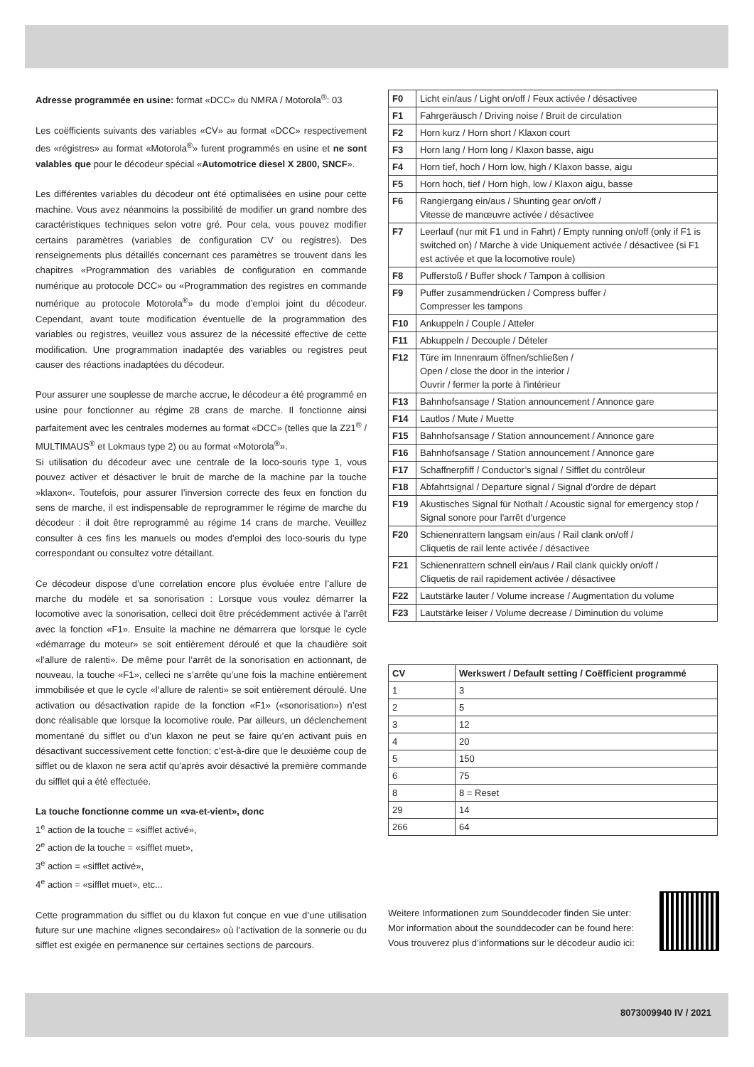Adresse programmée en usine: format «DCC» du NMRA / Motorola<sup>®</sup>: 03
Les coëfficients suivants des variables «CV» au format «DCC» respectivement des «régistres» au format «Motorola<sup>®</sup>» furent programmés en usine et ne sont valables que pour le décodeur spécial «Automotrice diesel X 2800, SNCF».
Les différentes variables du décodeur ont été optimalisées en usine pour cette machine. Vous avez néanmoins la possibilité de modifier un grand nombre des caractéristiques techniques selon votre gré. Pour cela, vous pouvez modifier certains paramètres (variables de configuration CV ou registres). Des renseignements plus détaillés concernant ces paramètres se trouvent dans les chapitres «Programmation des variables de configuration en commande numérique au protocole DCC» ou «Programmation des registres en commande numérique au protocole Motorola<sup>®</sup>» du mode d’emploi joint du décodeur. Cependant, avant toute modification éventuelle de la programmation des variables ou registres, veuillez vous assurez de la nécessité effective de cette modification. Une programmation inadaptée des variables ou registres peut causer des réactions inadaptées du décodeur.
Pour assurer une souplesse de marche accrue, le décodeur a été programmé en usine pour fonctionner au régime 28 crans de marche. Il fonctionne ainsi parfaitement avec les centrales modernes au format «DCC» (telles que la Z21<sup>®</sup> / MULTIMAUS<sup>®</sup> et Lokmaus type 2) ou au format «Motorola<sup>®</sup>».
Si utilisation du décodeur avec une centrale de la loco-souris type 1, vous pouvez activer et désactiver le bruit de marche de la machine par la touche »klaxon«. Toutefois, pour assurer l’inversion correcte des feux en fonction du sens de marche, il est indispensable de reprogrammer le régime de marche du décodeur : il doit être reprogrammé au régime 14 crans de marche. Veuillez consulter à ces fins les manuels ou modes d’emploi des loco-souris du type correspondant ou consultez votre détaillant.
Ce décodeur dispose d’une correlation encore plus évoluée entre l’allure de marche du modèle et sa sonorisation : Lorsque vous voulez démarrer la locomotive avec la sonorisation, celleci doit être précédemment activée à l’arrêt avec la fonction «F1». Ensuite la machine ne démarrera que lorsque le cycle «démarrage du moteur» se soit entièrement déroulé et que la chaudière soit «l’allure de ralenti». De même pour l’arrêt de la sonorisation en actionnant, de nouveau, la touche «F1», celleci ne s’arrête qu’une fois la machine entièrement immobilisée et que le cycle «l’allure de ralenti» se soit entièrement déroulé. Une activation ou désactivation rapide de la fonction «F1» («sonorisation») n’est donc réalisable que lorsque la locomotive roule. Par ailleurs, un déclenchement momentané du sifflet ou d’un klaxon ne peut se faire qu’en activant puis en désactivant successivement cette fonction; c’est-à-dire que le deuxième coup de sifflet ou de klaxon ne sera actif qu’après avoir désactivé la première commande du sifflet qui a été effectuée.
La touche fonctionne comme un «va-et-vient», donc
1<sup>e</sup> action de la touche = «sifflet activé»,
2<sup>e</sup> action de la touche = «sifflet muet»,
3<sup>e</sup> action = «sifflet activé»,
4<sup>e</sup> action = «sifflet muet», etc...
Cette programmation du sifflet ou du klaxon fut conçue en vue d’une utilisation future sur une machine «lignes secondaires» où l’activation de la sonnerie ou du sifflet est exigée en permanence sur certaines sections de parcours.
| F0 | Licht ein/aus / Light on/off / Feux activée / désactivee |
| F1 | Fahrgeräusch / Driving noise / Bruit de circulation |
| F2 | Horn kurz / Horn short / Klaxon court |
| F3 | Horn lang / Horn long / Klaxon basse, aigu |
| F4 | Horn tief, hoch / Horn low, high / Klaxon basse, aigu |
| F5 | Horn hoch, tief / Horn high, low / Klaxon aigu, basse |
| F6 | Rangiergang ein/aus / Shunting gear on/off / Vitesse de manœuvre activée / désactivee |
| F7 | Leerlauf (nur mit F1 und in Fahrt) / Empty running on/off (only if F1 is switched on) / Marche à vide Uniquement activée / désactivee (si F1 est activée et que la locomotive roule) |
| F8 | Pufferstoß / Buffer shock / Tampon à collision |
| F9 | Puffer zusammendrücken / Compress buffer / Compresser les tampons |
| F10 | Ankuppeln / Couple / Atteler |
| F11 | Abkuppeln / Decouple / Dételer |
| F12 | Türe im Innenraum öffnen/schließen / Open / close the door in the interior / Ouvrir / fermer la porte à l'intérieur |
| F13 | Bahnhofsansage / Station announcement / Annonce gare |
| F14 | Lautlos / Mute / Muette |
| F15 | Bahnhofsansage / Station announcement / Annonce gare |
| F16 | Bahnhofsansage / Station announcement / Annonce gare |
| F17 | Schaffnerpfiff / Conductor’s signal / Sifflet du contrôleur |
| F18 | Abfahrtsignal / Departure signal / Signal d’ordre de départ |
| F19 | Akustisches Signal für Nothalt / Acoustic signal for emergency stop / Signal sonore pour l'arrêt d'urgence |
| F20 | Schienenrattern langsam ein/aus / Rail clank on/off / Cliquetis de rail lente activée / désactivee |
| F21 | Schienenrattern schnell ein/aus / Rail clank quickly on/off / Cliquetis de rail rapidement activée / désactivee |
| F22 | Lautstärke lauter / Volume increase / Augmentation du volume |
| F23 | Lautstärke leiser / Volume decrease / Diminution du volume |
| CV | Werkswert / Default setting / Coëfficient programmé |
| --- | --- |
| 1 | 3 |
| 2 | 5 |
| 3 | 12 |
| 4 | 20 |
| 5 | 150 |
| 6 | 75 |
| 8 | 8 = Reset |
| 29 | 14 |
| 266 | 64 |
Weitere Informationen zum Sounddecoder finden Sie unter:
Mor information about the sounddecoder can be found here:
Vous trouverez plus d’informations sur le décodeur audio ici:
8073009940 IV / 2021